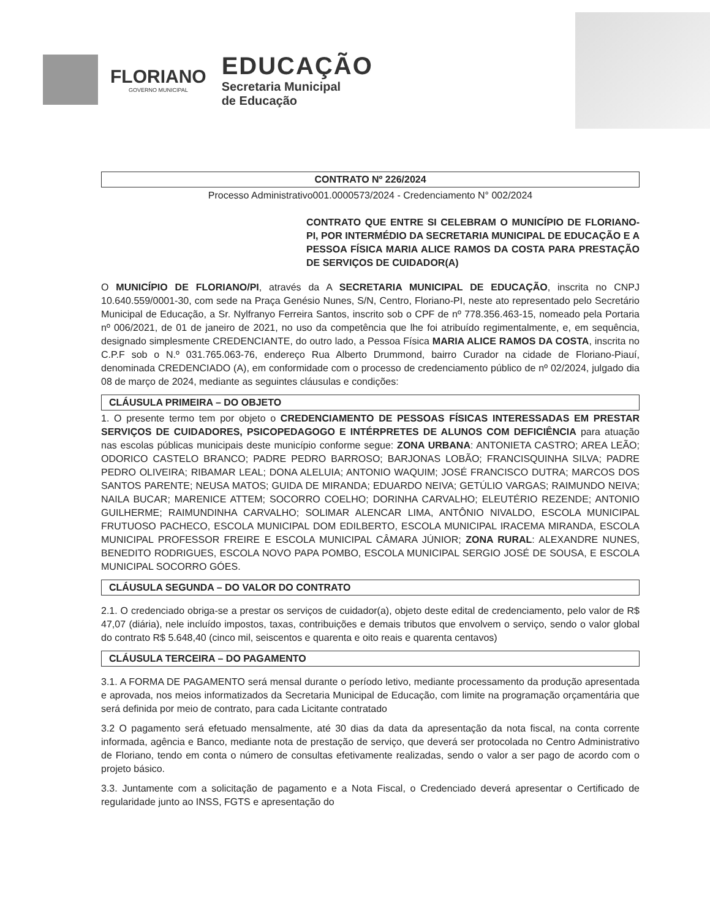FLORIANO
GOVERNO MUNICIPAL
EDUCAÇÃO
Secretaria Municipal
de Educação
CONTRATO Nº 226/2024
Processo Administrativo001.0000573/2024 - Credenciamento N° 002/2024
CONTRATO QUE ENTRE SI CELEBRAM O MUNICÍPIO DE FLORIANO-PI, POR INTERMÉDIO DA SECRETARIA MUNICIPAL DE EDUCAÇÃO E A PESSOA FÍSICA MARIA ALICE RAMOS DA COSTA PARA PRESTAÇÃO DE SERVIÇOS DE CUIDADOR(A)
O MUNICÍPIO DE FLORIANO/PI, através da A SECRETARIA MUNICIPAL DE EDUCAÇÃO, inscrita no CNPJ 10.640.559/0001-30, com sede na Praça Genésio Nunes, S/N, Centro, Floriano-PI, neste ato representado pelo Secretário Municipal de Educação, a Sr. Nylfranyo Ferreira Santos, inscrito sob o CPF de nº 778.356.463-15, nomeado pela Portaria nº 006/2021, de 01 de janeiro de 2021, no uso da competência que lhe foi atribuído regimentalmente, e, em sequência, designado simplesmente CREDENCIANTE, do outro lado, a Pessoa Física MARIA ALICE RAMOS DA COSTA, inscrita no C.P.F sob o N.º 031.765.063-76, endereço Rua Alberto Drummond, bairro Curador na cidade de Floriano-Piauí, denominada CREDENCIADO (A), em conformidade com o processo de credenciamento público de nº 02/2024, julgado dia 08 de março de 2024, mediante as seguintes cláusulas e condições:
CLÁUSULA PRIMEIRA – DO OBJETO
1. O presente termo tem por objeto o CREDENCIAMENTO DE PESSOAS FÍSICAS INTERESSADAS EM PRESTAR SERVIÇOS DE CUIDADORES, PSICOPEDAGOGO E INTÉRPRETES DE ALUNOS COM DEFICIÊNCIA para atuação nas escolas públicas municipais deste município conforme segue: ZONA URBANA: ANTONIETA CASTRO; AREA LEÃO; ODORICO CASTELO BRANCO; PADRE PEDRO BARROSO; BARJONAS LOBÃO; FRANCISQUINHA SILVA; PADRE PEDRO OLIVEIRA; RIBAMAR LEAL; DONA ALELUIA; ANTONIO WAQUIM; JOSÉ FRANCISCO DUTRA; MARCOS DOS SANTOS PARENTE; NEUSA MATOS; GUIDA DE MIRANDA; EDUARDO NEIVA; GETÚLIO VARGAS; RAIMUNDO NEIVA; NAILA BUCAR; MARENICE ATTEM; SOCORRO COELHO; DORINHA CARVALHO; ELEUTÉRIO REZENDE; ANTONIO GUILHERME; RAIMUNDINHA CARVALHO; SOLIMAR ALENCAR LIMA, ANTÔNIO NIVALDO, ESCOLA MUNICIPAL FRUTUOSO PACHECO, ESCOLA MUNICIPAL DOM EDILBERTO, ESCOLA MUNICIPAL IRACEMA MIRANDA, ESCOLA MUNICIPAL PROFESSOR FREIRE E ESCOLA MUNICIPAL CÂMARA JÚNIOR; ZONA RURAL: ALEXANDRE NUNES, BENEDITO RODRIGUES, ESCOLA NOVO PAPA POMBO, ESCOLA MUNICIPAL SERGIO JOSÉ DE SOUSA, E ESCOLA MUNICIPAL SOCORRO GÓES.
CLÁUSULA SEGUNDA – DO VALOR DO CONTRATO
2.1. O credenciado obriga-se a prestar os serviços de cuidador(a), objeto deste edital de credenciamento, pelo valor de R$ 47,07 (diária), nele incluído impostos, taxas, contribuições e demais tributos que envolvem o serviço, sendo o valor global do contrato R$ 5.648,40 (cinco mil, seiscentos e quarenta e oito reais e quarenta centavos)
CLÁUSULA TERCEIRA – DO PAGAMENTO
3.1. A FORMA DE PAGAMENTO será mensal durante o período letivo, mediante processamento da produção apresentada e aprovada, nos meios informatizados da Secretaria Municipal de Educação, com limite na programação orçamentária que será definida por meio de contrato, para cada Licitante contratado
3.2 O pagamento será efetuado mensalmente, até 30 dias da data da apresentação da nota fiscal, na conta corrente informada, agência e Banco, mediante nota de prestação de serviço, que deverá ser protocolada no Centro Administrativo de Floriano, tendo em conta o número de consultas efetivamente realizadas, sendo o valor a ser pago de acordo com o projeto básico.
3.3. Juntamente com a solicitação de pagamento e a Nota Fiscal, o Credenciado deverá apresentar o Certificado de regularidade junto ao INSS, FGTS e apresentação do